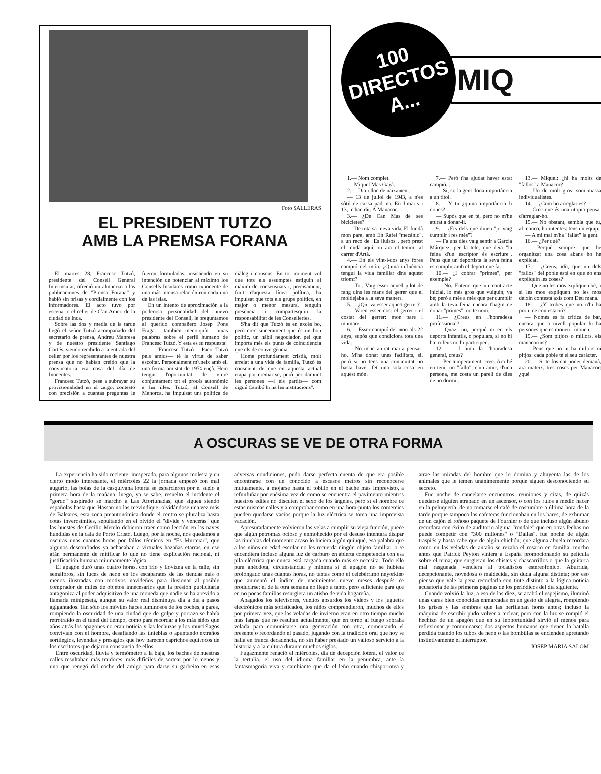Foto SALLERAS
EL PRESIDENT TUTZO
AMB LA PREMSA FORANA
El martes 28, Francesc Tutzó, presidente del Consell General Interinsular, ofreció un almuerzo a las publicaciones de "Prensa Forana" y habló sin prisas y cordialmente con los informadores. El acto tuvo por escenario el celler de C'an Amer, de la ciudad de Inca.
Sobre las dos y media de la tarde llegó el señor Tutzó acompañado del secretario de prensa, Andreu Manresa y de nuestro presidente Santiago Cortés, siendo recibido a la entrada del celler por los representantes de nuestra prensa que no habían creído que la convocatoria era cosa del día de Inocentes.
Francesc Tutzó, pese a subrayar su provisionalidad en el cargo, contestó con precisión a cuantas preguntas le fueron formuladas, insistiendo en su intención de potenciar al máximo los Consells Insulares como exponente de una más intensa relación con cada una de las islas.
En un intento de aproximación a la poderosa personalidad del nuevo presidente del Consell, le preguntamos al querido compañero Josep Pons Fraga —también menorquín— unas palabras sobre el perfil humano de Francesc Tutzó. Y esta es su respuesta:
— "Francesc Tutzó —Paco Tutzó pels amics— té la virtut de saber escoltar. Personalment m'uneix amb ell una ferma amistat de 1974 ençà. Hem tengut l'oportunitat de viure conjuntament tot el procés autonòmic a les illes. Tutzó, al Consell de Menorca, ha impulsat una política de diàleg i consens. En tot moment vol que tots els assumptes estiguin al màxim de consensuats i, precisament, fruit d'aquesta línea política, ha impulsat que tots els grups polítics, en major o menor mesura, tenguin presència i compartesquin la responsabilitat de les Conselleries.
S'ha dit que Tutzó és en excés bo, però crec sincerament que és un bon polític, un hàbil negociador, pel que importa més els punts de coincidència que els de convergència.
Home profundament cristià, molt arrelat a una vida de família, Tutzó és conscient de que en aquesta actual etapa pot cremar-se, però per damunt les persones —i els partits— com digué Cambó hi ha les institucions".
100
DIRECTOS
A...
MIQ
1.— Nom complet.
— Miquel Mas Gayá.
2.— Dia i lloc de naixament.
— 13 de juliol de 1943, a n'es sòtil de ca sa padrina. En dimarts i 13, m'han dit. A Manacor.
3.— ¿De Can Mas de ses bicicletes?
— De tota sa meva vida. El fundà mon pare, amb En Rafel "mecànic", a un recó de "Es lluisos", peró prest el mudà aquí on ara el tenim, al carrer d'Artà.
4.— En els vint-i-dos anys fores campió del món. ¿Quina influència tenguí la vida familiar dins aquest triomf?
— Tot. Vaig esser aquell pilot de fang dins les mans del gerrer que el moldejaba a la seva manera.
5.— ¿Qui va esser aquest gerrer?
— Varen esser dos: el gerrer i el costat del gerrer: mon pare i mumare.
6.— Esser campió del mon als 22 anys, supós que condiciona tota una vida.
— No m'he aturat mai a pensar-ho. M'ha donat unes facilitats, si, peró si no tens una continuitat no basta haver fet una sola cosa en aquest món.
7.— Peró t'ha ajudat haver estat campió...
— Si, si: la gent dona importància a un títol.
8.— Y tu ¿quina importància li dones?
— Supós que en té, peró no m'he aturat a donar-li.
9.— ¿Ets dels que diuen "jo vaig cumplir i res més"?
— Fa uns dies vaig sentir a Garcia Márquez, per la tele, que deia "la feina d'un escriptor és escriure". Pens que un deportista la seva feina es cumplir amb el deport que fa.
10.— ¿I cobrar "primes", per exemple?
— No. Entenc que un contracte inicial, lo més gros que vulguin, va bé; però a més a més que per cumplir amb la teva feina encara t'hagin de donar "primes", no te nom.
11.— ¿Creus en l'honradesa professional?
— Quazi no, perqué ni en els deports infantils, o populars, si no hi ha trofeus no hi participen.
12.— —I amb la l'honradesa general, creus?
— Per temperament, crec. Ara bé en tenir un "fallo", d'un amic, d'una persona, me costa un parell de dies de no dormir.
13.— Miquel: ¿hi ha molts de "fallos" a Manacor?
— Un de molt gros: som massa individualistes.
14.— ¿Com ho arreglaries?
— Crec que és una utopia pensar d'arreglar-ho.
15.— No obstant, sembla que tu, al manco, ho intentes: tens un equip.
— A mi mai m'ha "fallat" la gent.
16.— ¿Per què?
— Perquè sempre que he organitzat una cosa abans ho he explicat.
17.— ¿Creus, idò, que un dels "fallos" del poble està en que no ens expliquin les coses?
— Que no les mos expliquen bé, o si les mos expliquen no les mos deixin contestà axís com Déu mana.
18.— ¿Y trobes que no n'hi ha prou, de contestació?
— Només es fa crítica de bar, encara que a nivell popular hi ha persones que es mouen i mouen.
19.— ¿Som pitjors o millors, els manacorins?
— Pens que no hi ha millors ni pitjos: cada poble té el seu caràcter.
20.— Si te fos dat poder demanà, ara mateix, tres coses per Manacor: ¿què
A OSCURAS SE VE DE OTRA FORMA
La experiencia ha sido reciente, inesperada, para algunos molesta y en cierto modo interesante, el miércoles 22 la jornada empezó con mal augurio, las bolas de la casquivana lotería se esparcieron por el suelo a primera hora de la mañana, luego, ya se sabe, resuelto el incidente el "gordo" suspirado se marchó a Las Afortunadas, que siguen siendo españolas hasta que Hassan no las reevindique, olvidándose una vez más de Baleares, esta zona preautonómica donde el centro se pluraliza hasta cotas inverosímiles, sepultando en el olvido el "divide y vencerás" que las huestes de Cecilio Metelo debieron traer como lección en las naves hundidas en la cala de Porto Cristo. Luego, por la noche, nos quedamos a oscuras unas cuantas horas por fallos técnicos en "Es Murterar", que algunos desconfiados ya achacaban a virtuales hazañas etarras, en ese afán permanente de mitificar lo que no tiene explicación racional, ni justificación humana mínimamente lógica.
El apagón duró unas cuatro horas, con frío y llovizna en la calle, sin semáforos, sin luces de neón en los escaparates de las tiendas más o menos ilustradas con motivos navideños para ilusionar al posible comprador de miles de objetos innecesarios que la presión publicitaria antagoniza al poder adquisitivo de una moneda que nadie se ha atrevido a llamarla minipeseta, aunque su valor real disminuya día a día a pasos agigantados. Tan sólo los móviles haces luminosos de los coches, a pares, rompiendo la oscuridad de una ciudad que de golpe y porrazo se había retrotraído en el túnel del tiempo, como para recordar a los más niños que años atrás los apagones no eran noticia y las lechuzas y los murciélagos convivían con el hombre, desafiando las tinieblas o apuntando extraños sortilegios, leyendas y presagios que hoy parecen caprichos equívocos de los escritores que dejaron constancia de ellos.
Entre oscuridad, lluvia y termómetro a la baja, los baches de nuestras calles resultaban más traidores, más difíciles de sortear por lo menos y uno que renegó del coche del amigo para darse su garbeito en esas adversas condiciones, pudo darse perfecta cuenta de que era posible encontrarse con un conocido a escasos metros sin reconocerse mutuamente, a mojarse hasta el tobillo en el bache más imprevisto, a refunfuñar por enésima vez de como se encuentra el pavimento mientras nuestros ediles no discuten el sexo de los ángeles, pero sí el nombre de estas mismas calles y a comprobar como en una hora-punta los comercios pueden quedarse vacíos porque la luz eléctrica se toma una imprevista vacación.
Apresuradamente volvieron las velas a cumplir su vieja función, puede que algún petromax ocioso y enmohecido por el desuso intentara disipar las tinieblas del momento acaso lo hiciera algún quinqué, esa palabra que a los niños en edad escolar no les recuerda ningún objeto familiar, o se encendiera incluso alguna luz de carburo en abierta competencia con esa pila eléctrica que nunca está cargada cuando más se necesita. Todo ello pura anécdota, circunstancial y mínima si el apagón no se hubiera prolongado unas cuantas horas, no tantas como el celebérrimo neyorkino que aumentó el índice de nacimientos nueve meses después de producirse; el de la otra semana no llegó a tanto, pero suficiente para que en no pocas familias resurgiera un atisbo de vida hogareña.
Apagados los televisores, vueltos absurdos los videos y los juguetes electrónicos más sofisticados, los niños comprendieron, muchos de ellos por primera vez, que las veladas de invierno eran en otro tiempo mucho más largas que no resultan actualmente, que en torno al fuego sobraba velada para comunicarse una generación con otra, comentando el presente o recordando el pasado, jugando con la tradición oral que hoy se halla en franca decadencia, no sin haber prestado un valioso servicio a la historia y a la cultura durante muchos siglos.
Fugazmente renació el miércoles, día de decepción lotera, el valor de la tertulia, el uso del idioma familiar en la penumbra, ante la fantasmagoria viva y cambiante que da el leño cuando chisporrotea y atrae las miradas del hombre que lo domina y ahuyenta las de los animales que le temen unánimemente porque siguen desconociendo su secreto.
Fue noche de cancelarse encuentros, reuniones y citas, de quizás quedarse alguien atrapado en un ascensor, o con los rulos a medio hacer en la peluquería, de no tomarse el café de costumbre a última hora de la tarde porque tampoco las cafeteras funcionaban en los bares, de exhumar de un cajón el roñoso paquete de Fournier o de que incluso algún abuelo recordara con éxito de auditorio alguna "rondaie" que en otras fechas no puede competir con "300 millones" o "Dallas", fue noche de algún traspiés y hasta cabe que de algún chichón; que alguna abuela recordara como en las veladas de antaño se rezaba el rosario en familia, mucho antes que Patrick Peyton viniera a España promocionando su película sobre el tema; que surgieran los chistes y chascarrillos o que la guitarra mal rasgueada venciera al tocadiscos estereofónico. Aburrida, decepcionante, novedosa o maldecida, sin duda alguna distinta; por eso pienso que vale la pena recordarla con tinte distinto a la lógica noticia acusatoria de las primeras páginas de los periódicos del día siguiente.
Cuando volvió la luz, a eso de las diez, se acabó el espejismo, iluminó unas caras bien conocidas enmarcadas en un gesto de alegría, rompiendo los grises y las sombras que las perfilaban horas antes; incluso la máquina de escribir pudo volver a teclear, pero con la luz se rompió el hechizo de un apagón que en su inoportunidad sirvió al menos para reflexionar y comunicarse: dos aspectos humanos que tienen la batalla perdida cuando los tubos de neón o las bombillas se encienden apretando instintivamente el interruptor.
JOSEP MARIA SALOM